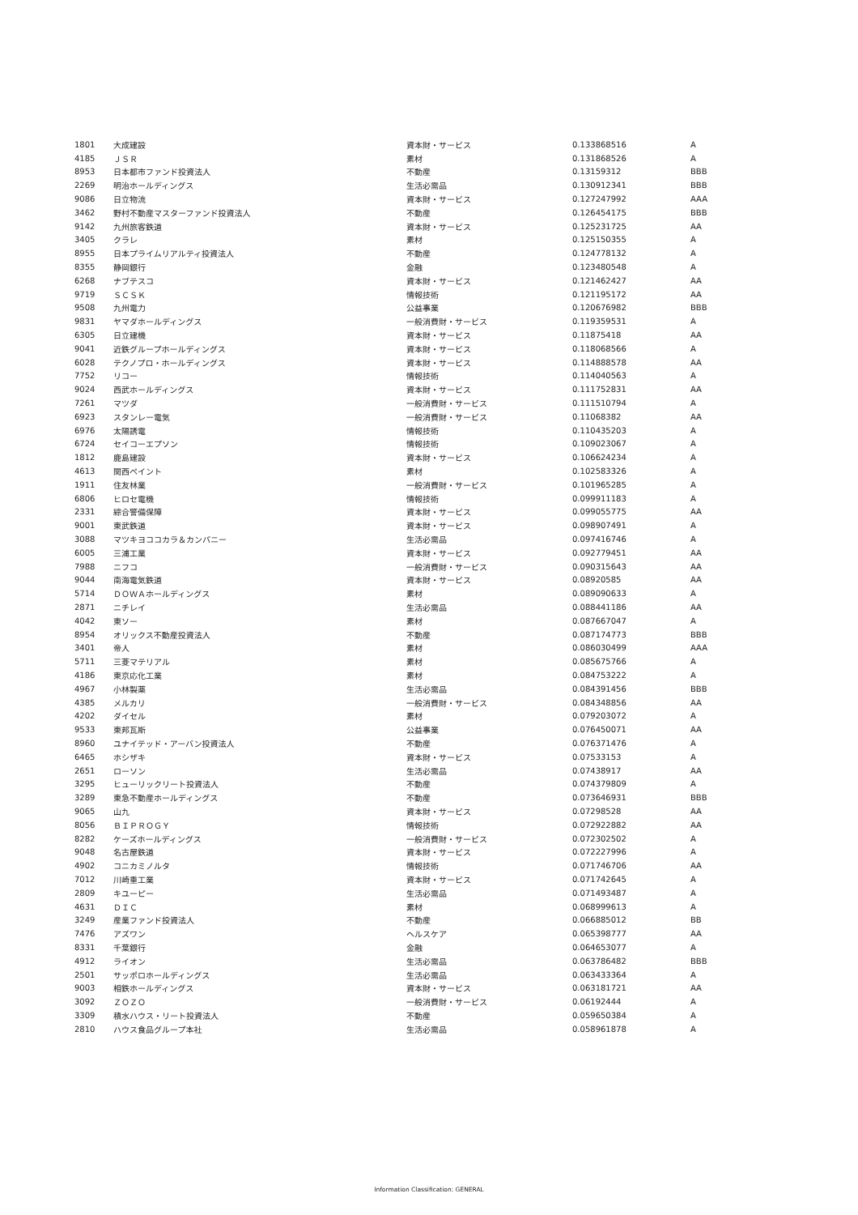| 1801 | 大成建設 | 資本財・サービス | 0.133868516 | A |
| 4185 | ＪＳＲ | 素材 | 0.131868526 | A |
| 8953 | 日本都市ファンド投資法人 | 不動産 | 0.13159312 | BBB |
| 2269 | 明治ホールディングス | 生活必需品 | 0.130912341 | BBB |
| 9086 | 日立物流 | 資本財・サービス | 0.127247992 | AAA |
| 3462 | 野村不動産マスターファンド投資法人 | 不動産 | 0.126454175 | BBB |
| 9142 | 九州旅客鉄道 | 資本財・サービス | 0.125231725 | AA |
| 3405 | クラレ | 素材 | 0.125150355 | A |
| 8955 | 日本プライムリアルティ投資法人 | 不動産 | 0.124778132 | A |
| 8355 | 静岡銀行 | 金融 | 0.123480548 | A |
| 6268 | ナブテスコ | 資本財・サービス | 0.121462427 | AA |
| 9719 | ＳＣＳＫ | 情報技術 | 0.121195172 | AA |
| 9508 | 九州電力 | 公益事業 | 0.120676982 | BBB |
| 9831 | ヤマダホールディングス | 一般消費財・サービス | 0.119359531 | A |
| 6305 | 日立建機 | 資本財・サービス | 0.11875418 | AA |
| 9041 | 近鉄グループホールディングス | 資本財・サービス | 0.118068566 | A |
| 6028 | テクノプロ・ホールディングス | 資本財・サービス | 0.114888578 | AA |
| 7752 | リコー | 情報技術 | 0.114040563 | A |
| 9024 | 西武ホールディングス | 資本財・サービス | 0.111752831 | AA |
| 7261 | マツダ | 一般消費財・サービス | 0.111510794 | A |
| 6923 | スタンレー電気 | 一般消費財・サービス | 0.11068382 | AA |
| 6976 | 太陽誘電 | 情報技術 | 0.110435203 | A |
| 6724 | セイコーエプソン | 情報技術 | 0.109023067 | A |
| 1812 | 鹿島建設 | 資本財・サービス | 0.106624234 | A |
| 4613 | 関西ペイント | 素材 | 0.102583326 | A |
| 1911 | 住友林業 | 一般消費財・サービス | 0.101965285 | A |
| 6806 | ヒロセ電機 | 情報技術 | 0.099911183 | A |
| 2331 | 綜合警備保障 | 資本財・サービス | 0.099055775 | AA |
| 9001 | 東武鉄道 | 資本財・サービス | 0.098907491 | A |
| 3088 | マツキヨココカラ＆カンパニー | 生活必需品 | 0.097416746 | A |
| 6005 | 三浦工業 | 資本財・サービス | 0.092779451 | AA |
| 7988 | ニフコ | 一般消費財・サービス | 0.090315643 | AA |
| 9044 | 南海電気鉄道 | 資本財・サービス | 0.08920585 | AA |
| 5714 | ＤＯＷＡホールディングス | 素材 | 0.089090633 | A |
| 2871 | ニチレイ | 生活必需品 | 0.088441186 | AA |
| 4042 | 東ソー | 素材 | 0.087667047 | A |
| 8954 | オリックス不動産投資法人 | 不動産 | 0.087174773 | BBB |
| 3401 | 帝人 | 素材 | 0.086030499 | AAA |
| 5711 | 三菱マテリアル | 素材 | 0.085675766 | A |
| 4186 | 東京応化工業 | 素材 | 0.084753222 | A |
| 4967 | 小林製薬 | 生活必需品 | 0.084391456 | BBB |
| 4385 | メルカリ | 一般消費財・サービス | 0.084348856 | AA |
| 4202 | ダイセル | 素材 | 0.079203072 | A |
| 9533 | 東邦瓦斯 | 公益事業 | 0.076450071 | AA |
| 8960 | ユナイテッド・アーバン投資法人 | 不動産 | 0.076371476 | A |
| 6465 | ホシザキ | 資本財・サービス | 0.07533153 | A |
| 2651 | ローソン | 生活必需品 | 0.07438917 | AA |
| 3295 | ヒューリックリート投資法人 | 不動産 | 0.074379809 | A |
| 3289 | 東急不動産ホールディングス | 不動産 | 0.073646931 | BBB |
| 9065 | 山九 | 資本財・サービス | 0.07298528 | AA |
| 8056 | ＢＩＰＲＯＧＹ | 情報技術 | 0.072922882 | AA |
| 8282 | ケーズホールディングス | 一般消費財・サービス | 0.072302502 | A |
| 9048 | 名古屋鉄道 | 資本財・サービス | 0.072227996 | A |
| 4902 | コニカミノルタ | 情報技術 | 0.071746706 | AA |
| 7012 | 川崎重工業 | 資本財・サービス | 0.071742645 | A |
| 2809 | キユーピー | 生活必需品 | 0.071493487 | A |
| 4631 | ＤＩＣ | 素材 | 0.068999613 | A |
| 3249 | 産業ファンド投資法人 | 不動産 | 0.066885012 | BB |
| 7476 | アズワン | ヘルスケア | 0.065398777 | AA |
| 8331 | 千葉銀行 | 金融 | 0.064653077 | A |
| 4912 | ライオン | 生活必需品 | 0.063786482 | BBB |
| 2501 | サッポロホールディングス | 生活必需品 | 0.063433364 | A |
| 9003 | 相鉄ホールディングス | 資本財・サービス | 0.063181721 | AA |
| 3092 | ＺＯＺＯ | 一般消費財・サービス | 0.06192444 | A |
| 3309 | 積水ハウス・リート投資法人 | 不動産 | 0.059650384 | A |
| 2810 | ハウス食品グループ本社 | 生活必需品 | 0.058961878 | A |
Information Classification: GENERAL